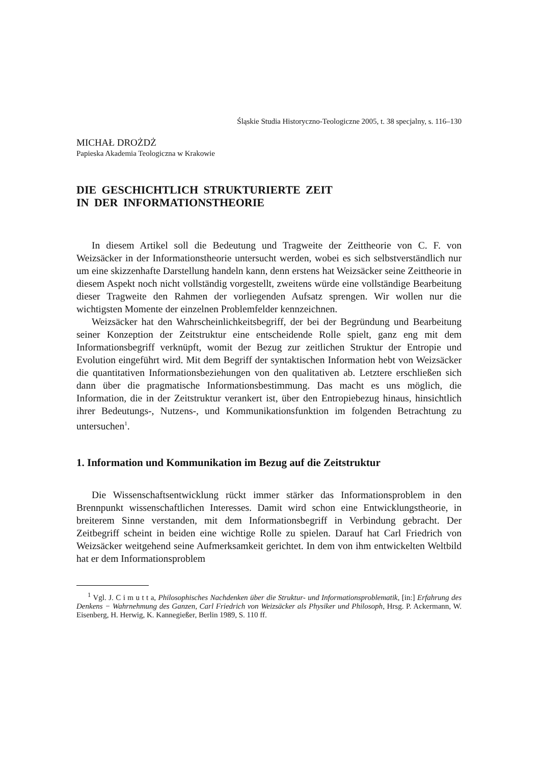Śląskie Studia Historyczno-Teologiczne 2005, t. 38 specjalny, s. 116–130
MICHAŁ DROŻDŻ
Papieska Akademia Teologiczna w Krakowie
DIE GESCHICHTLICH STRUKTURIERTE ZEIT
IN DER INFORMATIONSTHEORIE
In diesem Artikel soll die Bedeutung und Tragweite der Zeittheorie von C. F. von Weizsäcker in der Informationstheorie untersucht werden, wobei es sich selbstverständlich nur um eine skizzenhafte Darstellung handeln kann, denn erstens hat Weizsäcker seine Zeittheorie in diesem Aspekt noch nicht vollständig vorgestellt, zweitens würde eine vollständige Bearbeitung dieser Tragweite den Rahmen der vorliegenden Aufsatz sprengen. Wir wollen nur die wichtigsten Momente der einzelnen Problemfelder kennzeichnen.
Weizsäcker hat den Wahrscheinlichkeitsbegriff, der bei der Begründung und Bearbeitung seiner Konzeption der Zeitstruktur eine entscheidende Rolle spielt, ganz eng mit dem Informationsbegriff verknüpft, womit der Bezug zur zeitlichen Struktur der Entropie und Evolution eingeführt wird. Mit dem Begriff der syntaktischen Information hebt von Weizsäcker die quantitativen Informationsbeziehungen von den qualitativen ab. Letztere erschließen sich dann über die pragmatische Informationsbestimmung. Das macht es uns möglich, die Information, die in der Zeitstruktur verankert ist, über den Entropiebezug hinaus, hinsichtlich ihrer Bedeutungs-, Nutzens-, und Kommunikationsfunktion im folgenden Betrachtung zu untersuchen<sup>1</sup>.
1. Information und Kommunikation im Bezug auf die Zeitstruktur
Die Wissenschaftsentwicklung rückt immer stärker das Informationsproblem in den Brennpunkt wissenschaftlichen Interesses. Damit wird schon eine Entwicklungstheorie, in breiterem Sinne verstanden, mit dem Informationsbegriff in Verbindung gebracht. Der Zeitbegriff scheint in beiden eine wichtige Rolle zu spielen. Darauf hat Carl Friedrich von Weizsäcker weitgehend seine Aufmerksamkeit gerichtet. In dem von ihm entwickelten Weltbild hat er dem Informationsproblem
<sup>1</sup> Vgl. J. C i m u t t a, Philosophisches Nachdenken über die Struktur- und Informationsproblematik, [in:] Erfahrung des Denkens − Wahrnehmung des Ganzen, Carl Friedrich von Weizsäcker als Physiker und Philosoph, Hrsg. P. Ackermann, W. Eisenberg, H. Herwig, K. Kannegießer, Berlin 1989, S. 110 ff.